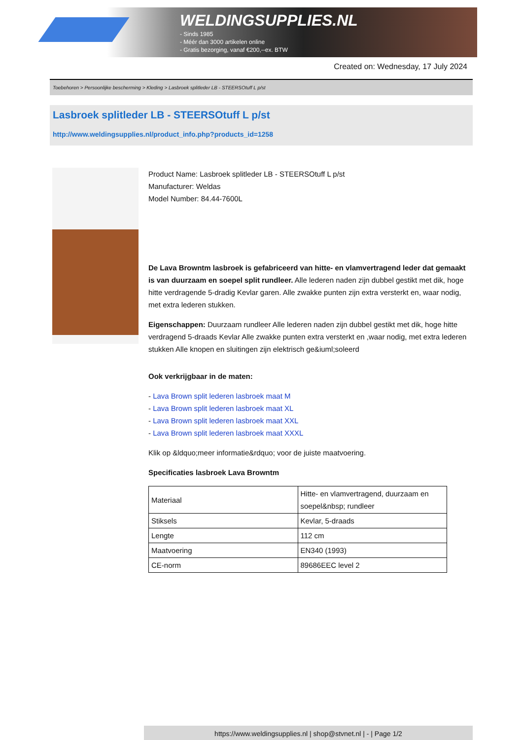WELDINGSUPPLIES.NL
- Sinds 1985
- Méér dan 3000 artikelen online
- Gratis bezorging, vanaf €200,--ex. BTW
Created on: Wednesday, 17 July 2024
Toebehoren > Persoonlijke bescherming > Kleding > Lasbroek splitleder LB - STEERSOtuff L p/st
Lasbroek splitleder LB - STEERSOtuff L p/st
http://www.weldingsupplies.nl/product_info.php?products_id=1258
Product Name: Lasbroek splitleder LB - STEERSOtuff L p/st
Manufacturer: Weldas
Model Number: 84.44-7600L
De Lava Browntm lasbroek is gefabriceerd van hitte- en vlamvertragend leder dat gemaakt is van duurzaam en soepel split rundleer. Alle lederen naden zijn dubbel gestikt met dik, hoge hitte verdragende 5-dradig Kevlar garen. Alle zwakke punten zijn extra versterkt en, waar nodig, met extra lederen stukken.
Eigenschappen: Duurzaam rundleer Alle lederen naden zijn dubbel gestikt met dik, hoge hitte verdragend 5-draads Kevlar Alle zwakke punten extra versterkt en ,waar nodig, met extra lederen stukken Alle knopen en sluitingen zijn elektrisch ge&iuml;soleerd
Ook verkrijgbaar in de maten:
- Lava Brown split lederen lasbroek maat M
- Lava Brown split lederen lasbroek maat XL
- Lava Brown split lederen lasbroek maat XXL
- Lava Brown split lederen lasbroek maat XXXL
Klik op &ldquo;meer informatie&rdquo; voor de juiste maatvoering.
Specificaties lasbroek Lava Browntm
| Materiaal | Hitte- en vlamvertragend, duurzaam en soepel&nbsp; rundleer |
| Stiksels | Kevlar, 5-draads |
| Lengte | 112 cm |
| Maatvoering | EN340 (1993) |
| CE-norm | 89686EEC level 2 |
https://www.weldingsupplies.nl | shop@stvnet.nl | - | Page 1/2